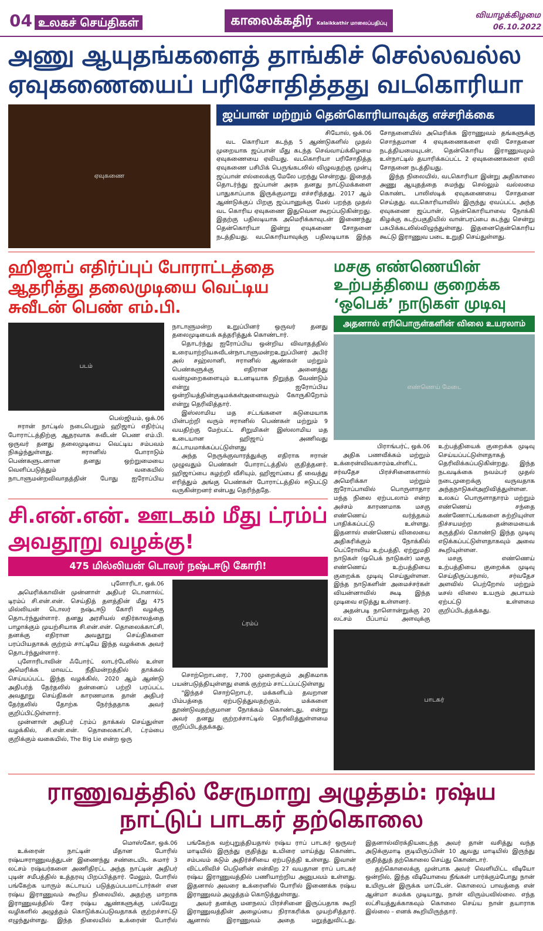04 உலகச் செய்திகள்
காலைக்கதிர் Kalaikkathir மாலைப்பதிப்பு
வியாழக்கிழமை
06.10.2022
அணு ஆயுதங்களைத் தாங்கிச் செல்லவல்ல ஏவுகணையைப் பரிசோதித்தது வடகொரியா
ஏவுகணை
ஜப்பான் மற்றும் தென்கொரியாவுக்கு எச்சரிக்கை
சியோல், ஒக்.06
வட கொரியா கடந்த 5 ஆண்டுகளில் முதல் முறையாக ஜப்பான் மீது கடந்த செவ்வாய்க்கிழமை ஏவுகணையை ஏவியது. வடகொரியா பரிசோதித்த ஏவுகணை பசிபிக் பெருங்கடலில் விழுவதற்கு முன்பு ஜப்பான் எல்லைக்கு மேலே பறந்து சென்றது. இதைத் தொடர்ந்து ஜப்பான் அரசு தனது நாட்டுமக்களை பாதுகாப்பாக இருக்குமாறு எச்சரித்தது. 2017 ஆம் ஆண்டுக்குப் பிறகு ஜப்பானுக்கு மேல் பறந்த முதல் வட கொரிய ஏவுகணை இதுவென கூறப்படுகின்றது. இதற்கு பதிலடியாக அமெரிக்காவுடன் இணைந்து தென்கொரியா இன்று ஏவுகணை சோதனை நடத்தியது. வடகொரியாவுக்கு பதிலடியாக இந்த சோதனையில் அமெரிக்க இராணுவம் தங்களுக்கு சொந்தமான 4 ஏவுகணைகளை ஏவி சோதனை நடத்தியமையுடன், தென்கொரிய இராணுவமும் உள்நாட்டில் தயாரிக்கப்பட்ட 2 ஏவுகணைகளை ஏவி சோதனை நடத்தியது.
இந்த நிலையில், வடகொரியா இன்று அதிகாலை அணு ஆயுதத்தை சுமந்து செல்லும் வல்லமை கொண்ட பாலிஸ்டிக் ஏவுகணையை சோதனை செய்தது. வடகொரியாவில் இருந்து ஏவப்பட்ட அந்த ஏவுகணை ஜப்பான், தென்கொரியாவை நோக்கி கிழக்கு கடற்பகுதியில் வான்பரப்பை கடந்து சென்று பசுபிக்கடலில்விழுந்துள்ளது. இதனைதென்கொரிய கூட்டு இராணுவ படை உறுதி செய்துள்ளது.
ஹிஜாப் எதிர்ப்புப் போராட்டத்தை ஆதரித்து தலைமுடியை வெட்டிய சுவீடன் பெண் எம்.பி.
படம்
பெல்ஜியம், ஒக்.06
ஈரான் நாட்டில் நடைபெறும் ஹிஜாப் எதிர்ப்பு போராட்டத்திற்கு ஆதரவாக சுவீடன் பெண எம்.பி. ஒருவர் தனது தலைமுடியை வெட்டிய சம்பவம் நிகழ்ந்துள்ளது. ஈரானில் போராடும் பெண்களுடனான தனது ஒற்றுமையை வெளிப்படுத்தும் வகையில் நாடாளுமன்றவிவாதத்தின் போது ஐரோப்பிய நாடாளுமன்ற உறுப்பினர் ஒருவர் தனது தலைமுடியைக் கத்தரித்துக் கொண்டார்.
தொடர்ந்து ஐரோப்பிய ஒன்றிய விவாதத்தில் உரையாற்றியசுவீடன்நாடாளுமன்றஉறுப்பினர் அபிர் அல் சஹ்லானி, ஈரானில் ஆண்கள் மற்றும் பெண்களுக்கு எதிரான அனைத்து வன்முறைகளையும் உடனடியாக நிறுத்த வேண்டும் என்று ஐரோப்பிய ஒன்றியத்தின்குடிமக்கள்அனைவரும் கோருகிறோம் என்று தெரிவித்தார்.
இஸ்லாமிய மத சட்டங்களை கடுமையாக பின்பற்றி வரும் ஈரானில் பெண்கள் மற்றும் 9 வயதிற்கு மேற்பட்ட சிறுமிகள் இஸ்லாமிய மத உடையான ஹிஜாப் அணிவது கட்டாயமாக்கப்பட்டுள்ளது
அந்த நெருக்குவாரத்துக்கு எதிராக ஈரான் முழுவதும் பெண்கள் போராட்டத்தில் குதித்தனர். ஹிஜாப்பை கழற்றி வீசியும், ஹிஜாப்பை தீ வைத்து எரித்தும் அங்கு பெண்கள் போராட்டத்தில் ஈடுபட்டு வருகின்றனர் என்பது தெரிந்ததே.
சி.என்.என். ஊடகம் மீது ட்ரம்ப் அவதூறு வழக்கு!
475 மில்லியன் டொலர் நஷ்டஈடு கோரி!
புளோரிடா, ஒக்.06
அமெரிக்காவின் முன்னாள் அதிபர் டொனால்ட் டிரம்ப் சி.என்.என். செய்தித் தளத்தின் மீது 475 மில்லியன் டொலர் நஷ்டஈடு கோரி வழக்கு தொடர்ந்துள்ளார். தனது அரசியல் எதிர்காலத்தை பாழாக்கும் முயற்சியாக சி.என்.என். தொலைக்காட்சி, தனக்கு எதிரான அவதூறு செய்திகளை பரப்பியதாகக் குற்றம் சாட்டியே இந்த வழக்கை அவர் தொடர்ந்துள்ளார்.
புளோரிடாவின் ஃபோர்ட் லாடர்டேலில் உள்ள அமெரிக்க மாவட்ட நீதிமன்றத்தில் தாக்கல் செய்யப்பட்ட இந்த வழக்கில், 2020 ஆம் ஆண்டு அதிபர்த் தேர்தலில் தன்னைப் பற்றி பரப்பட்ட அவதூறு செய்திகள் காரணமாக தான் அதிபர் தேர்தலில் தோற்க நேர்ந்ததாக அவர் குறிப்பிட்டுள்ளார்.
முன்னாள் அதிபர் ட்ரம்ப் தாக்கல் செய்துள்ள வழக்கில், சி.என்.என். தொலைகாட்சி, ட்ரம்பை குறிக்கும் வகையில், The Big Lie என்ற ஒரு
ட்ரம்ப்
சொற்றொடரை, 7,700 முறைக்கும் அதிகமாக பயன்படுத்தியுள்ளது எனக் குற்றம் சாட்டப்பட்டுள்ளது
"இந்தச் சொற்றொடர், மக்களிடம் தவறான பிம்பத்தை ஏற்படுத்துவதற்கும், மக்களை தூண்டுவதற்குமான நோக்கம் கொண்டது, என்று அவர் தனது குற்றச்சாட்டில் தெரிவித்துள்ளமை குறிப்பிடத்தக்கது.
மசகு எண்ணெயின் உற்பத்தியை குறைக்க ‘ஒபெக்’ நாடுகள் முடிவு
அதனால் எரிபொருள்களின் விலை உயரலாம்
எண்ணெய் மேடை
பிராங்பர்ட், ஒக்.06
அதிக பணவீக்கம் மற்றும் உக்ரைன்விவகாரம்உள்ளிட்ட சர்வதேச பிரச்சினைகளால் அமெரிக்கா மற்றும் ஐரோப்பாவில் பொருளாதார மந்த நிலை ஏற்படலாம் என்ற அச்சம் காரணமாக மசகு எண்ணெய் வர்த்தகம் பாதிக்கப்பட்டு உள்ளது. இதனால் எண்ணெய் விலையை அதிகரிக்கும் நோக்கில் பெட்ரோலிய உற்பத்தி, ஏற்றுமதி நாடுகள் (ஒபெக் நாடுகள்) மசகு எண்ணெய் உற்பத்தியை குறைக்க முடிவு செய்துள்ளன. இந்த நாடுகளின் அமைச்சர்கள் வியன்னாவில் கூடி இந்த முடிவை எடுத்து உள்ளனர்.
அதன்படி நாளொன்றுக்கு 20 லட்சம் பீப்பாய் அளவுக்கு உற்பத்தியைக் குறைக்க முடிவு செய்யப்பட்டுள்ளதாகத் தெரிவிக்கப்படுகின்றது. இந்த நடவடிக்கை நவம்பர் முதல் நடைமுறைக்கு வருவதாக அந்தநாடுகள்அறிவித்துள்ளன. உலகப் பொருளாதாரம் மற்றும் எண்ணெய் சந்தை கண்ணோட்டங்களை சுற்றியுள்ள நிச்சயமற்ற தன்மையைக் கருத்தில் கொண்டு இந்த முடிவு எடுக்கப்பட்டுள்ளதாகவும் அவை கூறியுள்ளன.
மசகு எண்ணெய் உற்பத்தியை குறைக்க முடிவு செய்திருப்பதால், சர்வதேச அளவில் பெற்றோல் மற்றும் டீசல் விலை உயரும் அபாயம் ஏற்பட்டு உள்ளமை குறிப்பிடத்தக்கது.
பாடகர்
ராணுவத்தில் சேருமாறு அழுத்தம்: ரஷ்ய நாட்டுப் பாடகர் தற்கொலை
மொஸ்கோ, ஒக்.06
உக்ரைன் நாட்டின் மீதான போரில் ரஷ்யஈராணுவத்துடன் இணைந்து சண்டையிட சுமார் 3 லட்சம் ரஷ்யர்களை அணிதிரட்ட அந்த நாட்டின் அதிபர் புடின் சமீபத்தில் உத்தரவு பிறப்பித்தார். மேலும், போரில் பங்கேற்க யாரும் கட்டாயப் படுத்தப்படமாட்டார்கள் என ரஷ்ய இராணுவம் கூறிய நிலையில், அதற்கு மாறாக இராணுவத்தில் சேர ரஷ்ய ஆண்களுக்கு பல்வேறு வழிகளில் அழுத்தம் கொடுக்கப்படுவதாகக் குற்றச்சாட்டு எழுந்துள்ளது. இந்த நிலையில் உக்ரைன் போரில் பங்கேற்க வற்புறுத்தியதால் ரஷ்ய ராப் பாடகர் ஒருவர் மாடியில் இருந்து குதித்து உயிரை மாய்த்து கொண்ட சம்பவம் கடும் அதிர்ச்சியை ஏற்படுத்தி உள்ளது. இவான் விட்டலிவிச் பெடுனின் என்கிற 27 வயதான ராப் பாடகர் ரஷ்ய இராணுவத்தில் பணியாற்றிய அனுபவம் உள்ளது. இதனால் அவரை உக்ரைனில் போரில் இணைக்க ரஷ்ய இராணுவம் அழுத்தம் கொடுத்துள்ளது.
அவர் தனக்கு மனநலப் பிரச்சினை இருப்பதாக கூறி இராணுவத்தின் அழைப்பை நிராகரிக்க முயற்சித்தார். ஆனால் இராணுவம் அதை மறுத்துவிட்டது. இதனால்விரக்தியடைந்த அவர் தான் வசித்து வந்த அடுக்குமாடி குடியிருப்பின் 10 ஆவது மாடியில் இருந்து குதித்துத் தற்கொலை செய்து கொண்டார்.
தற்கொலைக்கு முன்பாக அவர் வெளியிட்ட வீடியோ ஒன்றில், இந்த வீடியோவை நீங்கள் பார்க்கும்போது நான் உயிருடன் இருக்க மாட்டேன். கொலைப் பாவத்தை என் ஆன்மா சுமக்க முடியாது, நான் விரும்பவில்லை. எந்த லட்சியத்துக்காகவும் கொலை செய்ய நான் தயாராக இல்லை – எனக் கூறியிருந்தார்.